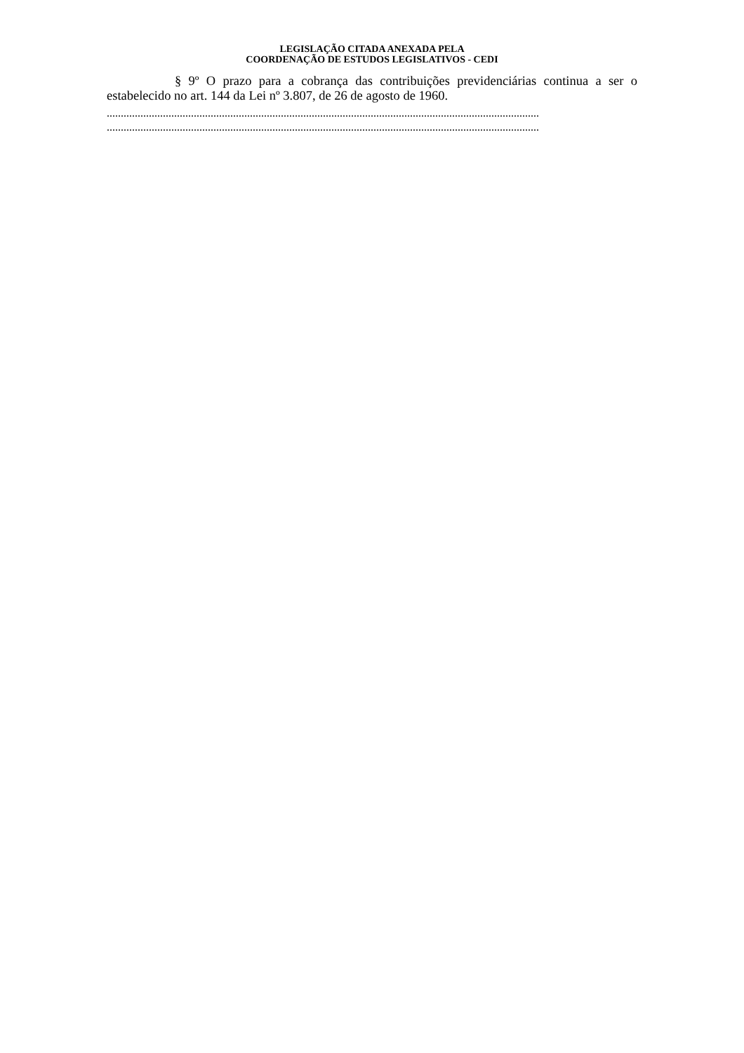LEGISLAÇÃO CITADA ANEXADA PELA
COORDENAÇÃO DE ESTUDOS LEGISLATIVOS - CEDI
§ 9º O prazo para a cobrança das contribuições previdenciárias continua a ser o estabelecido no art. 144 da Lei nº 3.807, de 26 de agosto de 1960.
..........................................................................................................................................................
..........................................................................................................................................................